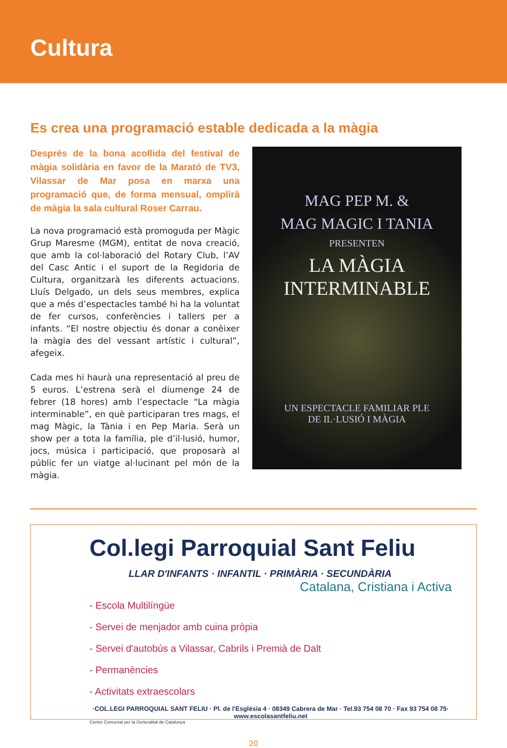Cultura
Es crea una programació estable dedicada a la màgia
Després de la bona acollida del festival de màgia solidària en favor de la Marató de TV3, Vilassar de Mar posa en marxa una programació que, de forma mensual, omplirà de màgia la sala cultural Roser Carrau.
La nova programació està promoguda per Màgic Grup Maresme (MGM), entitat de nova creació, que amb la col·laboració del Rotary Club, l’AV del Casc Antic i el suport de la Regidoria de Cultura, organitzarà les diferents actuacions. Lluís Delgado, un dels seus membres, explica que a més d’espectacles també hi ha la voluntat de fer cursos, conferències i tallers per a infants. “El nostre objectiu és donar a conèixer la màgia des del vessant artístic i cultural”, afegeix.
Cada mes hi haurà una representació al preu de 5 euros. L’estrena serà el diumenge 24 de febrer (18 hores) amb l’espectacle “La màgia interminable”, en què participaran tres mags, el mag Màgic, la Tània i en Pep Maria. Serà un show per a tota la família, ple d’il·lusió, humor, jocs, música i participació, que proposarà al públic fer un viatge al·lucinant pel món de la màgia.
MAG PEP M. &
MAG MAGIC I TANIA
PRESENTEN
LA MÀGIA INTERMINABLE
UN ESPECTACLE FAMILIAR PLE
DE IL·LUSIÓ I MÀGIA
Col.legi Parroquial Sant Feliu
LLAR D'INFANTS · INFANTIL · PRIMÀRIA · SECUNDÀRIA
Catalana, Cristiana i Activa
- Escola Multilíngüe
- Servei de menjador amb cuina pròpia
- Servei d'autobús a Vilassar, Cabrils i Premià de Dalt
- Permanències
- Activitats extraescolars
·COL.LEGI PARROQUIAL SANT FELIU · Pl. de l'Església 4 · 08349 Cabrera de Mar · Tel.93 754 08 70 · Fax 93 754 08 75·
www.escolasantfeliu.net
Centre Concertat per la Generalitat de Catalunya
20